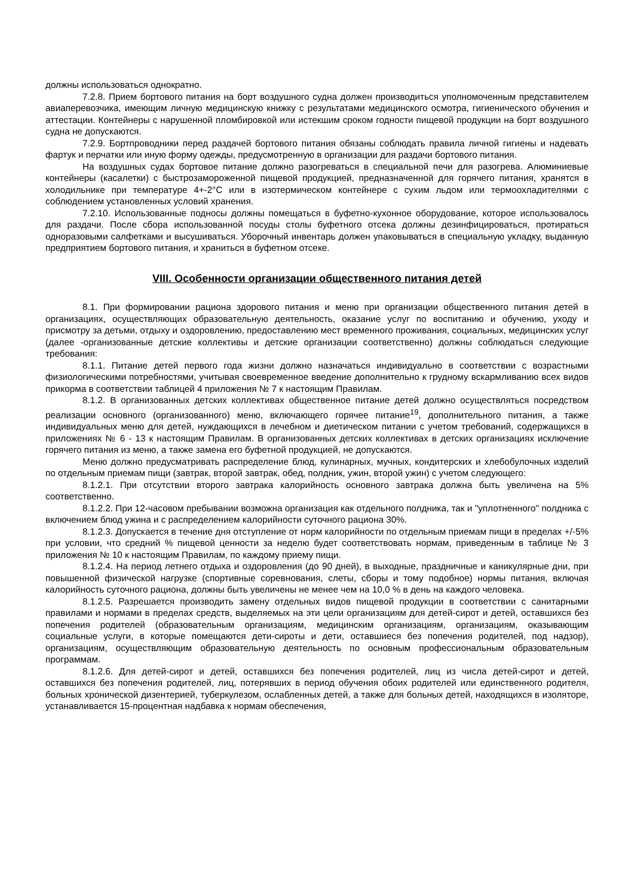должны использоваться однократно.
7.2.8. Прием бортового питания на борт воздушного судна должен производиться уполномоченным представителем авиаперевозчика, имеющим личную медицинскую книжку с результатами медицинского осмотра, гигиенического обучения и аттестации. Контейнеры с нарушенной пломбировкой или истекшим сроком годности пищевой продукции на борт воздушного судна не допускаются.
7.2.9. Бортпроводники перед раздачей бортового питания обязаны соблюдать правила личной гигиены и надевать фартук и перчатки или иную форму одежды, предусмотренную в организации для раздачи бортового питания.
На воздушных судах бортовое питание должно разогреваться в специальной печи для разогрева. Алюминиевые контейнеры (касалетки) с быстрозамороженной пищевой продукцией, предназначенной для горячего питания, хранятся в холодильнике при температуре 4+-2°C или в изотермическом контейнере с сухим льдом или термоохладителями с соблюдением установленных условий хранения.
7.2.10. Использованные подносы должны помещаться в буфетно-кухонное оборудование, которое использовалось для раздачи. После сбора использованной посуды столы буфетного отсека должны дезинфицироваться, протираться одноразовыми салфетками и высушиваться. Уборочный инвентарь должен упаковываться в специальную укладку, выданную предприятием бортового питания, и храниться в буфетном отсеке.
VIII. Особенности организации общественного питания детей
8.1. При формировании рациона здорового питания и меню при организации общественного питания детей в организациях, осуществляющих образовательную деятельность, оказание услуг по воспитанию и обучению, уходу и присмотру за детьми, отдыху и оздоровлению, предоставлению мест временного проживания, социальных, медицинских услуг (далее -организованные детские коллективы и детские организации соответственно) должны соблюдаться следующие требования:
8.1.1. Питание детей первого года жизни должно назначаться индивидуально в соответствии с возрастными физиологическими потребностями, учитывая своевременное введение дополнительно к грудному вскармливанию всех видов прикорма в соответствии таблицей 4 приложения № 7 к настоящим Правилам.
8.1.2. В организованных детских коллективах общественное питание детей должно осуществляться посредством реализации основного (организованного) меню, включающего горячее питание<sup>19</sup>, дополнительного питания, а также индивидуальных меню для детей, нуждающихся в лечебном и диетическом питании с учетом требований, содержащихся в приложениях № 6 - 13 к настоящим Правилам. В организованных детских коллективах в детских организациях исключение горячего питания из меню, а также замена его буфетной продукцией, не допускаются.
Меню должно предусматривать распределение блюд, кулинарных, мучных, кондитерских и хлебобулочных изделий по отдельным приемам пищи (завтрак, второй завтрак, обед, полдник, ужин, второй ужин) с учетом следующего:
8.1.2.1. При отсутствии второго завтрака калорийность основного завтрака должна быть увеличена на 5% соответственно.
8.1.2.2. При 12-часовом пребывании возможна организация как отдельного полдника, так и "уплотненного" полдника с включением блюд ужина и с распределением калорийности суточного рациона 30%.
8.1.2.3. Допускается в течение дня отступление от норм калорийности по отдельным приемам пищи в пределах +/-5% при условии, что средний % пищевой ценности за неделю будет соответствовать нормам, приведенным в таблице № 3 приложения № 10 к настоящим Правилам, по каждому приему пищи.
8.1.2.4. На период летнего отдыха и оздоровления (до 90 дней), в выходные, праздничные и каникулярные дни, при повышенной физической нагрузке (спортивные соревнования, слеты, сборы и тому подобное) нормы питания, включая калорийность суточного рациона, должны быть увеличены не менее чем на 10,0 % в день на каждого человека.
8.1.2.5. Разрешается производить замену отдельных видов пищевой продукции в соответствии с санитарными правилами и нормами в пределах средств, выделяемых на эти цели организациям для детей-сирот и детей, оставшихся без попечения родителей (образовательным организациям, медицинским организациям, организациям, оказывающим социальные услуги, в которые помещаются дети-сироты и дети, оставшиеся без попечения родителей, под надзор), организациям, осуществляющим образовательную деятельность по основным профессиональным образовательным программам.
8.1.2.6. Для детей-сирот и детей, оставшихся без попечения родителей, лиц из числа детей-сирот и детей, оставшихся без попечения родителей, лиц, потерявших в период обучения обоих родителей или единственного родителя, больных хронической дизентерией, туберкулезом, ослабленных детей, а также для больных детей, находящихся в изоляторе, устанавливается 15-процентная надбавка к нормам обеспечения,